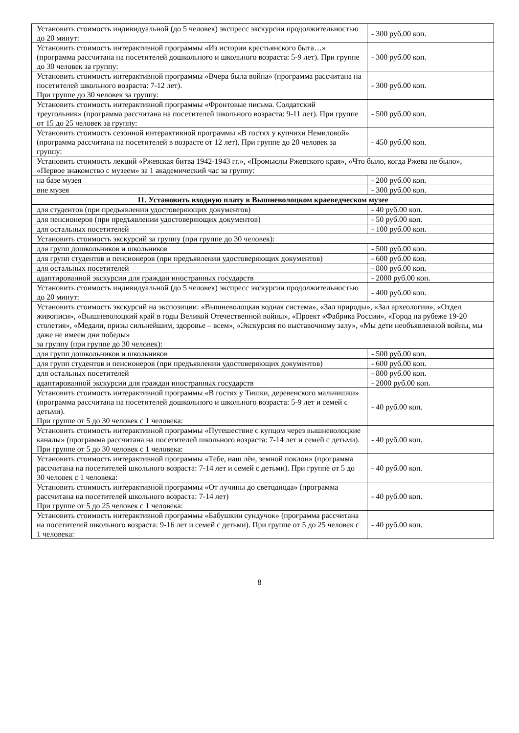| Установить стоимость индивидуальной (до 5 человек) экспресс экскурсии продолжительностью до 20 минут: | - 300 руб.00 коп. |
| Установить стоимость интерактивной программы «Из истории крестьянского быта…» (программа рассчитана на посетителей дошкольного и школьного возраста: 5-9 лет). При группе до 30 человек за группу: | - 300 руб.00 коп. |
| Установить стоимость интерактивной программы «Вчера была война» (программа рассчитана на посетителей школьного возраста: 7-12 лет). При группе до 30 человек за группу: | - 300 руб.00 коп. |
| Установить стоимость интерактивной программы «Фронтовые письма. Солдатский треугольник» (программа рассчитана на посетителей школьного возраста: 9-11 лет). При группе от 15 до 25 человек за группу: | - 500 руб.00 коп. |
| Установить стоимость сезонной интерактивной программы «В гостях у купчихи Немиловой» (программа рассчитана на посетителей в возрасте от 12 лет). При группе до 20 человек за группу: | - 450 руб.00 коп. |
| Установить стоимость лекций «Ржевская битва 1942-1943 гг.», «Промыслы Ржевского края», «Что было, когда Ржева не было», «Первое знакомство с музеем» за 1 академический час за группу: | |
| на базе музея | - 200 руб.00 коп. |
| вне музея | - 300 руб.00 коп. |
| 11. Установить входную плату в Вышневолоцком краеведческом музее | |
| для студентов (при предъявлении удостоверяющих документов) | - 40 руб.00 коп. |
| для пенсионеров (при предъявлении удостоверяющих документов) | - 50 руб.00 коп. |
| для остальных посетителей | - 100 руб.00 коп. |
| Установить стоимость экскурсий за группу (при группе до 30 человек): | |
| для групп дошкольников и школьников | - 500 руб.00 коп. |
| для групп студентов и пенсионеров (при предъявлении удостоверяющих документов) | - 600 руб.00 коп. |
| для остальных посетителей | - 800 руб.00 коп. |
| адаптированной экскурсии для граждан иностранных государств | - 2000 руб.00 коп. |
| Установить стоимость индивидуальной (до 5 человек) экспресс экскурсии продолжительностью до 20 минут: | - 400 руб.00 коп. |
| Установить стоимость экскурсий на экспозиции: «Вышневолоцкая водная система», «Зал природы», «Зал археологии», «Отдел живописи», «Вышневолоцкий край в годы Великой Отечественной войны», «Проект «Фабрика России», «Город на рубеже 19-20 столетия», «Медали, призы сильнейшим, здоровье – всем», «Экскурсия по выставочному залу», «Мы дети необъявленной войны, мы даже не имеем дня победы» за группу (при группе до 30 человек): | |
| для групп дошкольников и школьников | - 500 руб.00 коп. |
| для групп студентов и пенсионеров (при предъявлении удостоверяющих документов) | - 600 руб.00 коп. |
| для остальных посетителей | - 800 руб.00 коп. |
| адаптированной экскурсии для граждан иностранных государств | - 2000 руб.00 коп. |
| Установить стоимость интерактивной программы «В гостях у Тишки, деревенского мальчишки» (программа рассчитана на посетителей дошкольного и школьного возраста: 5-9 лет и семей с детьми). При группе от 5 до 30 человек с 1 человека: | - 40 руб.00 коп. |
| Установить стоимость интерактивной программы «Путешествие с купцом через вышневолоцкие каналы» (программа рассчитана на посетителей школьного возраста: 7-14 лет и семей с детьми). При группе от 5 до 30 человек с 1 человека: | - 40 руб.00 коп. |
| Установить стоимость интерактивной программы «Тебе, наш лён, земной поклон» (программа рассчитана на посетителей школьного возраста: 7-14 лет и семей с детьми). При группе от 5 до 30 человек с 1 человека: | - 40 руб.00 коп. |
| Установить стоимость интерактивной программы «От лучины до светодиода» (программа рассчитана на посетителей школьного возраста: 7-14 лет) При группе от 5 до 25 человек с 1 человека: | - 40 руб.00 коп. |
| Установить стоимость интерактивной программы «Бабушкин сундучок» (программа рассчитана на посетителей школьного возраста: 9-16 лет и семей с детьми). При группе от 5 до 25 человек с 1 человека: | - 40 руб.00 коп. |
8